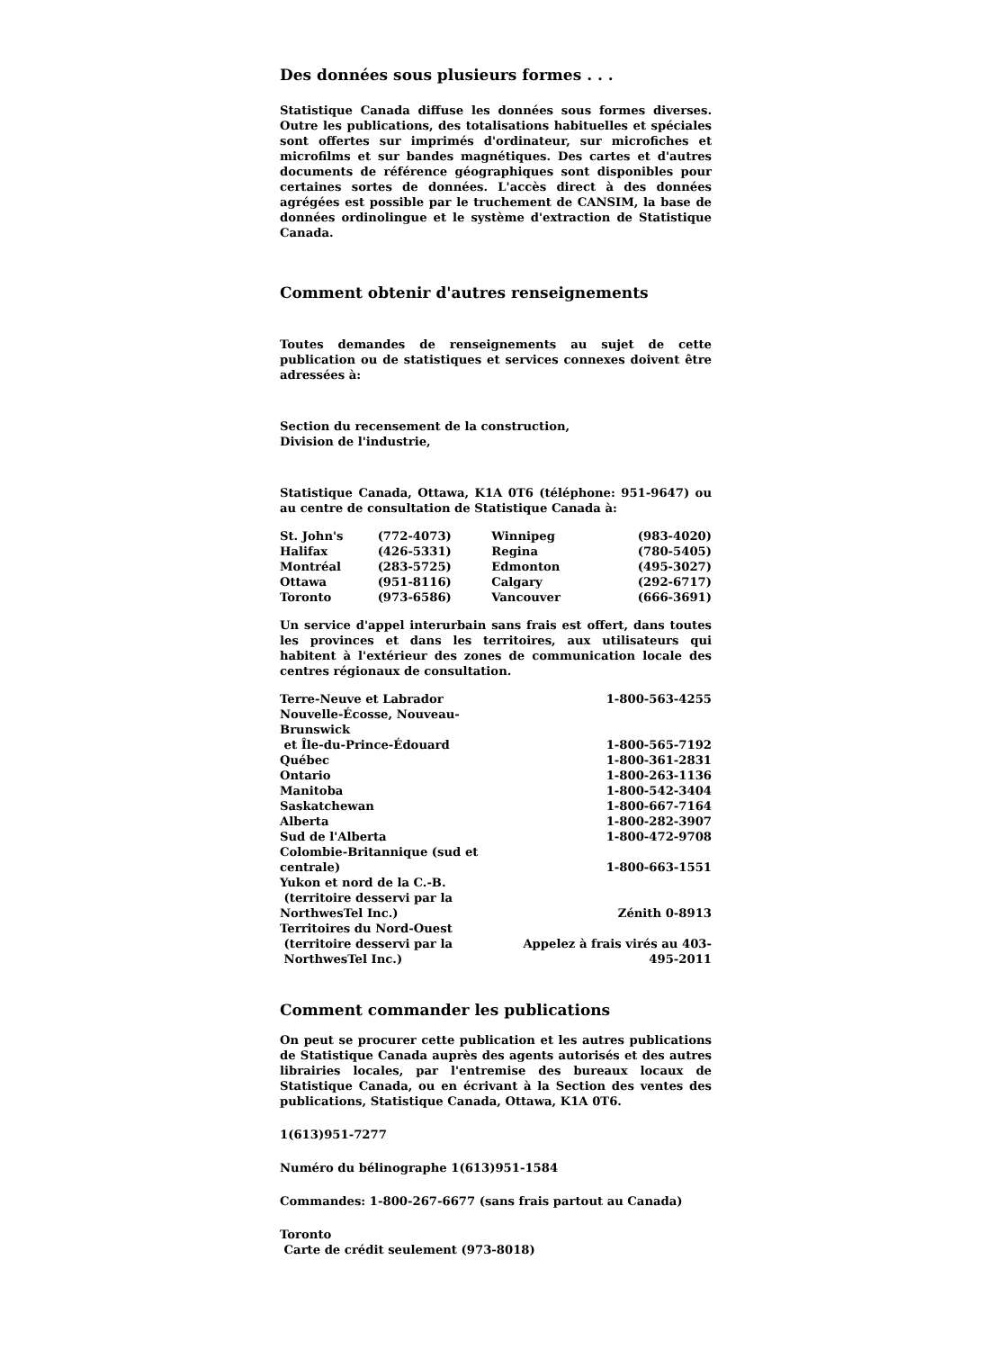Des données sous plusieurs formes . . .
Statistique Canada diffuse les données sous formes diverses. Outre les publications, des totalisations habituelles et spéciales sont offertes sur imprimés d'ordinateur, sur microfiches et microfilms et sur bandes magnétiques. Des cartes et d'autres documents de référence géographiques sont disponibles pour certaines sortes de données. L'accès direct à des données agrégées est possible par le truchement de CANSIM, la base de données ordinolingue et le système d'extraction de Statistique Canada.
Comment obtenir d'autres renseignements
Toutes demandes de renseignements au sujet de cette publication ou de statistiques et services connexes doivent être adressées à:
Section du recensement de la construction,
Division de l'industrie,
Statistique Canada, Ottawa, K1A 0T6 (téléphone: 951-9647) ou au centre de consultation de Statistique Canada à:
| St. John's | (772-4073) | Winnipeg | (983-4020) |
| Halifax | (426-5331) | Regina | (780-5405) |
| Montréal | (283-5725) | Edmonton | (495-3027) |
| Ottawa | (951-8116) | Calgary | (292-6717) |
| Toronto | (973-6586) | Vancouver | (666-3691) |
Un service d'appel interurbain sans frais est offert, dans toutes les provinces et dans les territoires, aux utilisateurs qui habitent à l'extérieur des zones de communication locale des centres régionaux de consultation.
| Terre-Neuve et Labrador | 1-800-563-4255 |
| Nouvelle-Écosse, Nouveau-Brunswick et Île-du-Prince-Édouard | 1-800-565-7192 |
| Québec | 1-800-361-2831 |
| Ontario | 1-800-263-1136 |
| Manitoba | 1-800-542-3404 |
| Saskatchewan | 1-800-667-7164 |
| Alberta | 1-800-282-3907 |
| Sud de l'Alberta | 1-800-472-9708 |
| Colombie-Britannique (sud et centrale) | 1-800-663-1551 |
| Yukon et nord de la C.-B. (territoire desservi par la NorthwesTel Inc.) | Zénith 0-8913 |
| Territoires du Nord-Ouest (territoire desservi par la NorthwesTel Inc.) | Appelez à frais virés au 403-495-2011 |
Comment commander les publications
On peut se procurer cette publication et les autres publications de Statistique Canada auprès des agents autorisés et des autres librairies locales, par l'entremise des bureaux locaux de Statistique Canada, ou en écrivant à la Section des ventes des publications, Statistique Canada, Ottawa, K1A 0T6.
1(613)951-7277
Numéro du bélinographe 1(613)951-1584
Commandes: 1-800-267-6677 (sans frais partout au Canada)
Toronto
Carte de crédit seulement (973-8018)